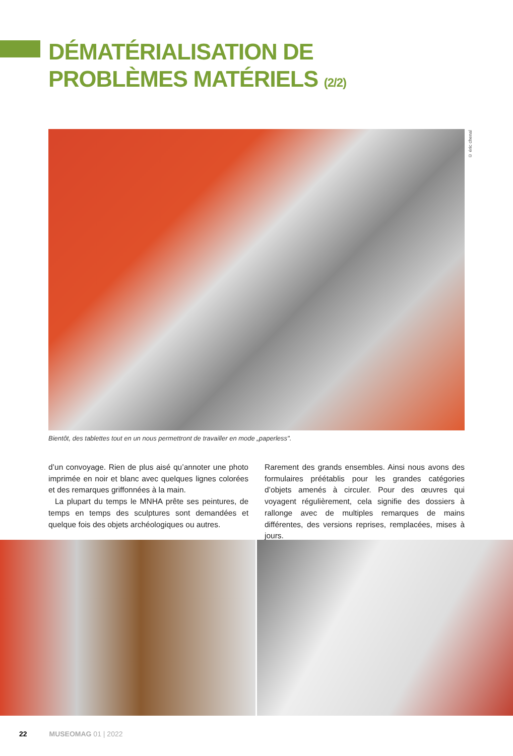DÉMATÉRIALISATION DE
PROBLÈMES MATÉRIELS (2/2)
© éric chenal
Bientôt, des tablettes tout en un nous permettront de travailler en mode „paperless".
d’un convoyage. Rien de plus aisé qu’annoter une photo imprimée en noir et blanc avec quelques lignes colorées et des remarques griffonnées à la main.
La plupart du temps le MNHA prête ses peintures, de temps en temps des sculptures sont demandées et quelque fois des objets archéologiques ou autres.
Rarement des grands ensembles. Ainsi nous avons des formulaires préétablis pour les grandes catégories d’objets amenés à circuler. Pour des œuvres qui voyagent régulièrement, cela signifie des dossiers à rallonge avec de multiples remarques de mains différentes, des versions reprises, remplacées, mises à jours.
22 MUSEOMAG 01 | 2022